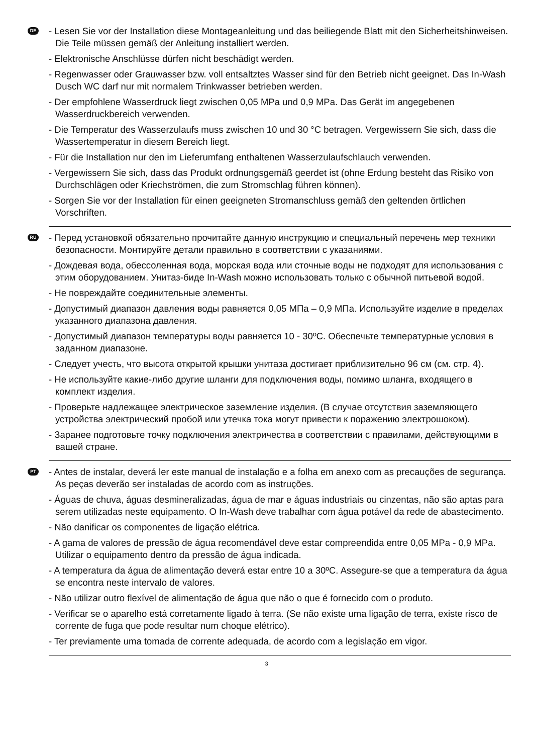DE
- Lesen Sie vor der Installation diese Montageanleitung und das beiliegende Blatt mit den Sicherheitshinweisen. Die Teile müssen gemäß der Anleitung installiert werden.
- Elektronische Anschlüsse dürfen nicht beschädigt werden.
- Regenwasser oder Grauwasser bzw. voll entsaltztes Wasser sind für den Betrieb nicht geeignet. Das In-Wash Dusch WC darf nur mit normalem Trinkwasser betrieben werden.
- Der empfohlene Wasserdruck liegt zwischen 0,05 MPa und 0,9 MPa. Das Gerät im angegebenen Wasserdruckbereich verwenden.
- Die Temperatur des Wasserzulaufs muss zwischen 10 und 30 °C betragen. Vergewissern Sie sich, dass die Wassertemperatur in diesem Bereich liegt.
- Für die Installation nur den im Lieferumfang enthaltenen Wasserzulaufschlauch verwenden.
- Vergewissern Sie sich, dass das Produkt ordnungsgemäß geerdet ist (ohne Erdung besteht das Risiko von Durchschlägen oder Kriechströmen, die zum Stromschlag führen können).
- Sorgen Sie vor der Installation für einen geeigneten Stromanschluss gemäß den geltenden örtlichen Vorschriften.
RU
- Перед установкой обязательно прочитайте данную инструкцию и специальный перечень мер техники безопасности. Монтируйте детали правильно в соответствии с указаниями.
- Дождевая вода, обессоленная вода, морская вода или сточные воды не подходят для использования с этим оборудованием. Унитаз-биде In-Wash можно использовать только с обычной питьевой водой.
- Не повреждайте соединительные элементы.
- Допустимый диапазон давления воды равняется 0,05 МПа – 0,9 МПа. Используйте изделие в пределах указанного диапазона давления.
- Допустимый диапазон температуры воды равняется 10 - 30ºC. Обеспечьте температурные условия в заданном диапазоне.
- Следует учесть, что высота открытой крышки унитаза достигает приблизительно 96 см (см. стр. 4).
- Не используйте какие-либо другие шланги для подключения воды, помимо шланга, входящего в комплект изделия.
- Проверьте надлежащее электрическое заземление изделия. (В случае отсутствия заземляющего устройства электрический пробой или утечка тока могут привести к поражению электрошоком).
- Заранее подготовьте точку подключения электричества в соответствии с правилами, действующими в вашей стране.
PT
- Antes de instalar, deverá ler este manual de instalação e a folha em anexo com as precauções de segurança. As peças deverão ser instaladas de acordo com as instruções.
- Águas de chuva, águas desmineralizadas, água de mar e águas industriais ou cinzentas, não são aptas para serem utilizadas neste equipamento. O In-Wash deve trabalhar com água potável da rede de abastecimento.
- Não danificar os componentes de ligação elétrica.
- A gama de valores de pressão de água recomendável deve estar compreendida entre 0,05 MPa - 0,9 MPa. Utilizar o equipamento dentro da pressão de água indicada.
- A temperatura da água de alimentação deverá estar entre 10 a 30ºC. Assegure-se que a temperatura da água se encontra neste intervalo de valores.
- Não utilizar outro flexível de alimentação de água que não o que é fornecido com o produto.
- Verificar se o aparelho está corretamente ligado à terra. (Se não existe uma ligação de terra, existe risco de corrente de fuga que pode resultar num choque elétrico).
- Ter previamente uma tomada de corrente adequada, de acordo com a legislação em vigor.
3